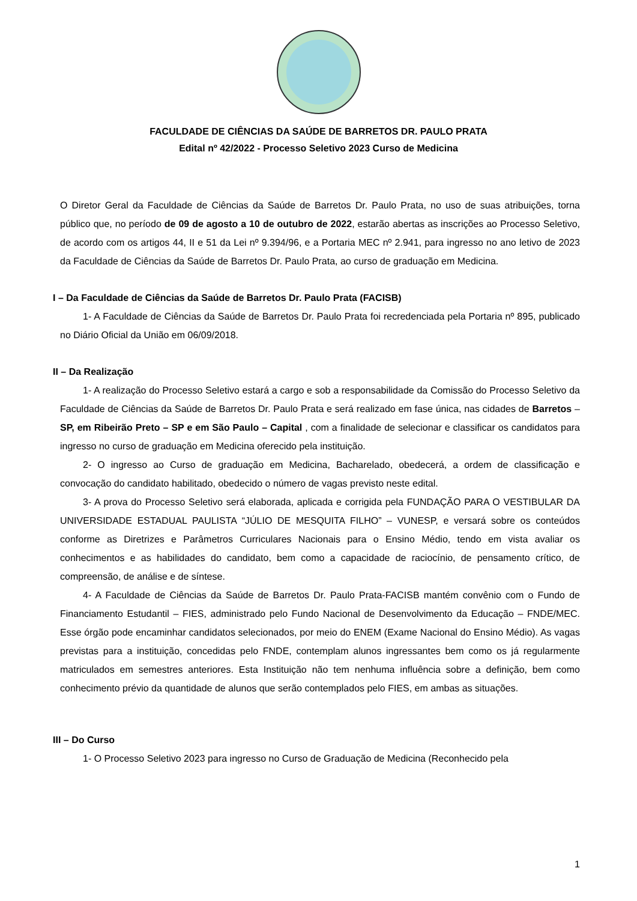FACULDADE DE CIÊNCIAS DA SAÚDE DE BARRETOS DR. PAULO PRATA
Edital nº 42/2022 - Processo Seletivo 2023 Curso de Medicina
O Diretor Geral da Faculdade de Ciências da Saúde de Barretos Dr. Paulo Prata, no uso de suas atribuições, torna público que, no período de 09 de agosto a 10 de outubro de 2022, estarão abertas as inscrições ao Processo Seletivo, de acordo com os artigos 44, II e 51 da Lei nº 9.394/96, e a Portaria MEC nº 2.941, para ingresso no ano letivo de 2023 da Faculdade de Ciências da Saúde de Barretos Dr. Paulo Prata, ao curso de graduação em Medicina.
I – Da Faculdade de Ciências da Saúde de Barretos Dr. Paulo Prata (FACISB)
1- A Faculdade de Ciências da Saúde de Barretos Dr. Paulo Prata foi recredenciada pela Portaria nº 895, publicado no Diário Oficial da União em 06/09/2018.
II – Da Realização
1- A realização do Processo Seletivo estará a cargo e sob a responsabilidade da Comissão do Processo Seletivo da Faculdade de Ciências da Saúde de Barretos Dr. Paulo Prata e será realizado em fase única, nas cidades de Barretos – SP, em Ribeirão Preto – SP e em São Paulo – Capital , com a finalidade de selecionar e classificar os candidatos para ingresso no curso de graduação em Medicina oferecido pela instituição.
2- O ingresso ao Curso de graduação em Medicina, Bacharelado, obedecerá, a ordem de classificação e convocação do candidato habilitado, obedecido o número de vagas previsto neste edital.
3- A prova do Processo Seletivo será elaborada, aplicada e corrigida pela FUNDAÇÃO PARA O VESTIBULAR DA UNIVERSIDADE ESTADUAL PAULISTA “JÚLIO DE MESQUITA FILHO” – VUNESP, e versará sobre os conteúdos conforme as Diretrizes e Parâmetros Curriculares Nacionais para o Ensino Médio, tendo em vista avaliar os conhecimentos e as habilidades do candidato, bem como a capacidade de raciocínio, de pensamento crítico, de compreensão, de análise e de síntese.
4- A Faculdade de Ciências da Saúde de Barretos Dr. Paulo Prata-FACISB mantém convênio com o Fundo de Financiamento Estudantil – FIES, administrado pelo Fundo Nacional de Desenvolvimento da Educação – FNDE/MEC. Esse órgão pode encaminhar candidatos selecionados, por meio do ENEM (Exame Nacional do Ensino Médio). As vagas previstas para a instituição, concedidas pelo FNDE, contemplam alunos ingressantes bem como os já regularmente matriculados em semestres anteriores. Esta Instituição não tem nenhuma influência sobre a definição, bem como conhecimento prévio da quantidade de alunos que serão contemplados pelo FIES, em ambas as situações.
III – Do Curso
1- O Processo Seletivo 2023 para ingresso no Curso de Graduação de Medicina (Reconhecido pela
1